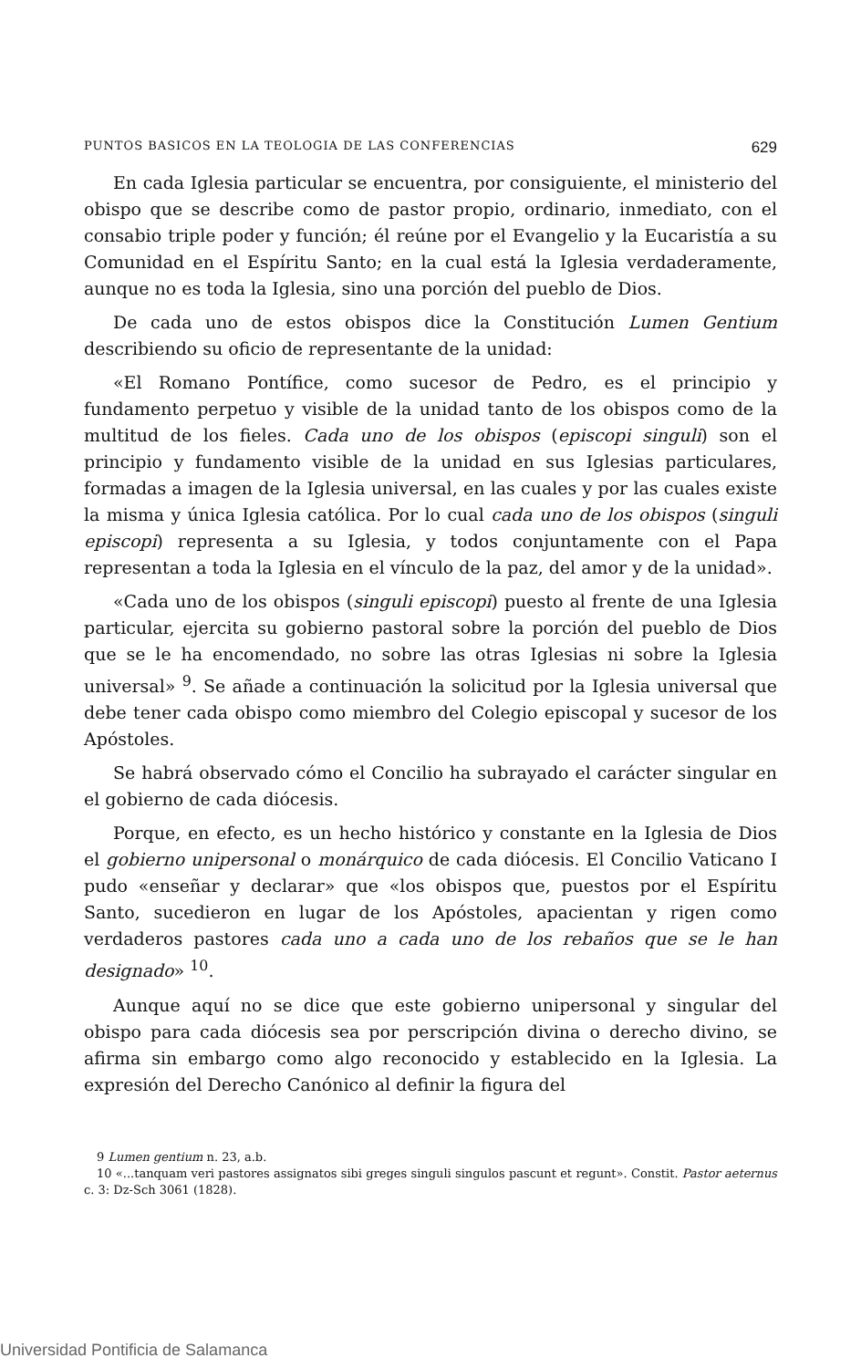PUNTOS BASICOS EN LA TEOLOGIA DE LAS CONFERENCIAS 629
En cada Iglesia particular se encuentra, por consiguiente, el ministerio del obispo que se describe como de pastor propio, ordinario, inmediato, con el consabio triple poder y función; él reúne por el Evangelio y la Eucaristía a su Comunidad en el Espíritu Santo; en la cual está la Iglesia verdaderamente, aunque no es toda la Iglesia, sino una porción del pueblo de Dios.
De cada uno de estos obispos dice la Constitución Lumen Gentium describiendo su oficio de representante de la unidad:
«El Romano Pontífice, como sucesor de Pedro, es el principio y fundamento perpetuo y visible de la unidad tanto de los obispos como de la multitud de los fieles. Cada uno de los obispos (episcopi singuli) son el principio y fundamento visible de la unidad en sus Iglesias particulares, formadas a imagen de la Iglesia universal, en las cuales y por las cuales existe la misma y única Iglesia católica. Por lo cual cada uno de los obispos (singuli episcopi) representa a su Iglesia, y todos conjuntamente con el Papa representan a toda la Iglesia en el vínculo de la paz, del amor y de la unidad».
«Cada uno de los obispos (singuli episcopi) puesto al frente de una Iglesia particular, ejercita su gobierno pastoral sobre la porción del pueblo de Dios que se le ha encomendado, no sobre las otras Iglesias ni sobre la Iglesia universal» <sup>9</sup>. Se añade a continuación la solicitud por la Iglesia universal que debe tener cada obispo como miembro del Colegio episcopal y sucesor de los Apóstoles.
Se habrá observado cómo el Concilio ha subrayado el carácter singular en el gobierno de cada diócesis.
Porque, en efecto, es un hecho histórico y constante en la Iglesia de Dios el gobierno unipersonal o monárquico de cada diócesis. El Concilio Vaticano I pudo «enseñar y declarar» que «los obispos que, puestos por el Espíritu Santo, sucedieron en lugar de los Apóstoles, apacientan y rigen como verdaderos pastores cada uno a cada uno de los rebaños que se le han designado» <sup>10</sup>.
Aunque aquí no se dice que este gobierno unipersonal y singular del obispo para cada diócesis sea por perscripción divina o derecho divino, se afirma sin embargo como algo reconocido y establecido en la Iglesia. La expresión del Derecho Canónico al definir la figura del
9 Lumen gentium n. 23, a.b.
10 «...tanquam veri pastores assignatos sibi greges singuli singulos pascunt et regunt». Constit. Pastor aeternus c. 3: Dz-Sch 3061 (1828).
Universidad Pontificia de Salamanca